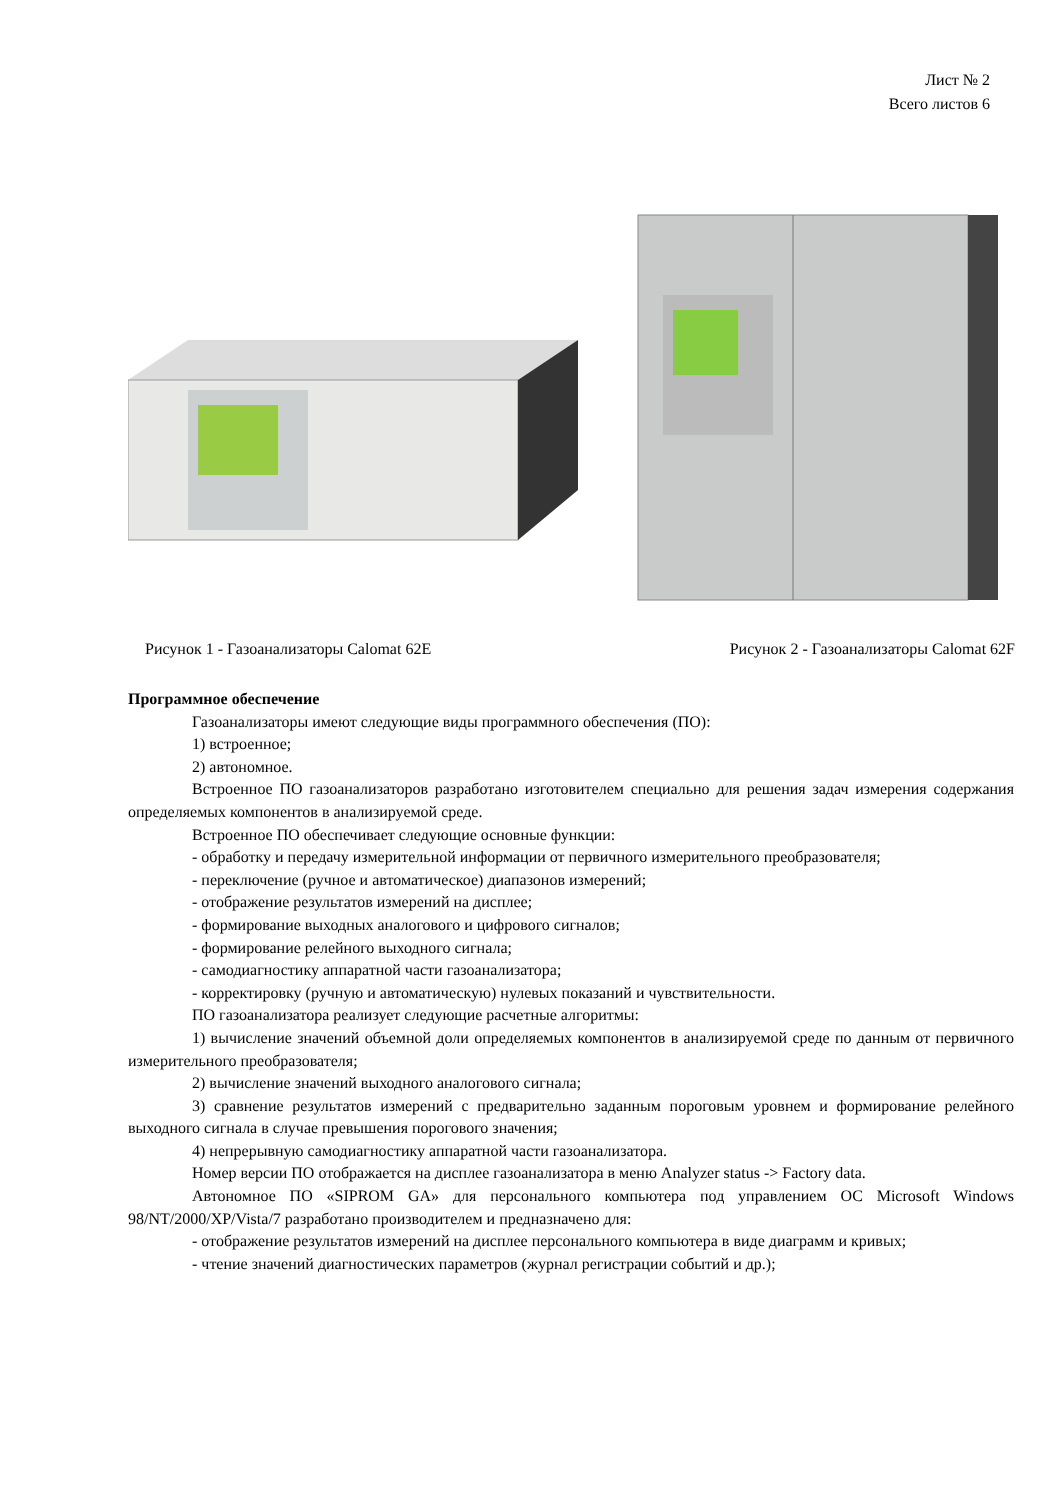Лист № 2
Всего листов 6
Рисунок 1 - Газоанализаторы Calomat 62E Рисунок 2 - Газоанализаторы Calomat 62F
Программное обеспечение
Газоанализаторы имеют следующие виды программного обеспечения (ПО):
1) встроенное;
2) автономное.
Встроенное ПО газоанализаторов разработано изготовителем специально для решения задач измерения содержания определяемых компонентов в анализируемой среде.
Встроенное ПО обеспечивает следующие основные функции:
- обработку и передачу измерительной информации от первичного измерительного преобразователя;
- переключение (ручное и автоматическое) диапазонов измерений;
- отображение результатов измерений на дисплее;
- формирование выходных аналогового и цифрового сигналов;
- формирование релейного выходного сигнала;
- самодиагностику аппаратной части газоанализатора;
- корректировку (ручную и автоматическую) нулевых показаний и чувствительности.
ПО газоанализатора реализует следующие расчетные алгоритмы:
1) вычисление значений объемной доли определяемых компонентов в анализируемой среде по данным от первичного измерительного преобразователя;
2) вычисление значений выходного аналогового сигнала;
3) сравнение результатов измерений с предварительно заданным пороговым уровнем и формирование релейного выходного сигнала в случае превышения порогового значения;
4) непрерывную самодиагностику аппаратной части газоанализатора.
Номер версии ПО отображается на дисплее газоанализатора в меню Analyzer status -> Factory data.
Автономное ПО «SIPROM GA» для персонального компьютера под управлением ОС Microsoft Windows 98/NT/2000/XP/Vista/7 разработано производителем и предназначено для:
- отображение результатов измерений на дисплее персонального компьютера в виде диаграмм и кривых;
- чтение значений диагностических параметров (журнал регистрации событий и др.);